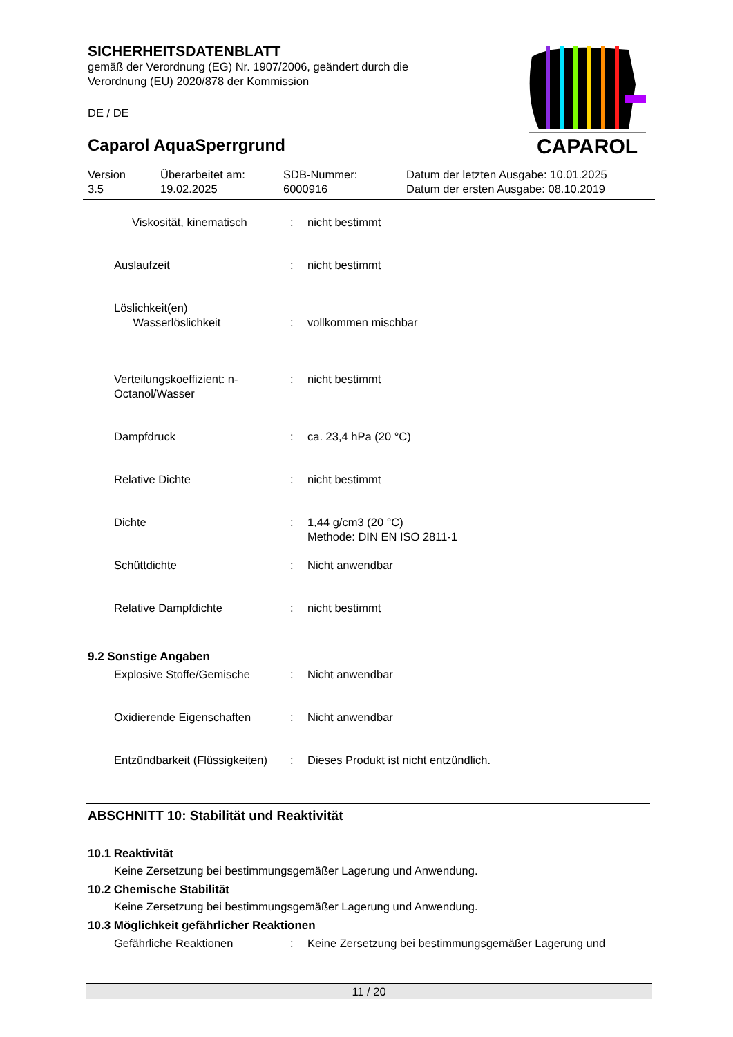SICHERHEITSDATENBLATT
gemäß der Verordnung (EG) Nr. 1907/2006, geändert durch die
Verordnung (EU) 2020/878 der Kommission
DE / DE
Caparol AquaSperrgrund
CAPAROL
| Version 3.5 | Überarbeitet am: 19.02.2025 | SDB-Nummer: 6000916 | Datum der letzten Ausgabe: 10.01.2025 Datum der ersten Ausgabe: 08.10.2019 |
| Viskosität, kinematisch | : | nicht bestimmt |
| Auslaufzeit | : | nicht bestimmt |
| Löslichkeit(en) Wasserlöslichkeit | : | vollkommen mischbar |
| Verteilungskoeffizient: n- Octanol/Wasser | : | nicht bestimmt |
| Dampfdruck | : | ca. 23,4 hPa (20 °C) |
| Relative Dichte | : | nicht bestimmt |
| Dichte | : | 1,44 g/cm3 (20 °C) Methode: DIN EN ISO 2811-1 |
| Schüttdichte | : | Nicht anwendbar |
| Relative Dampfdichte | : | nicht bestimmt |
9.2 Sonstige Angaben
| Explosive Stoffe/Gemische | : | Nicht anwendbar |
| Oxidierende Eigenschaften | : | Nicht anwendbar |
| Entzündbarkeit (Flüssigkeiten) | : | Dieses Produkt ist nicht entzündlich. |
ABSCHNITT 10: Stabilität und Reaktivität
10.1 Reaktivität
Keine Zersetzung bei bestimmungsgemäßer Lagerung und Anwendung.
10.2 Chemische Stabilität
Keine Zersetzung bei bestimmungsgemäßer Lagerung und Anwendung.
10.3 Möglichkeit gefährlicher Reaktionen
| Gefährliche Reaktionen | : | Keine Zersetzung bei bestimmungsgemäßer Lagerung und |
11 / 20